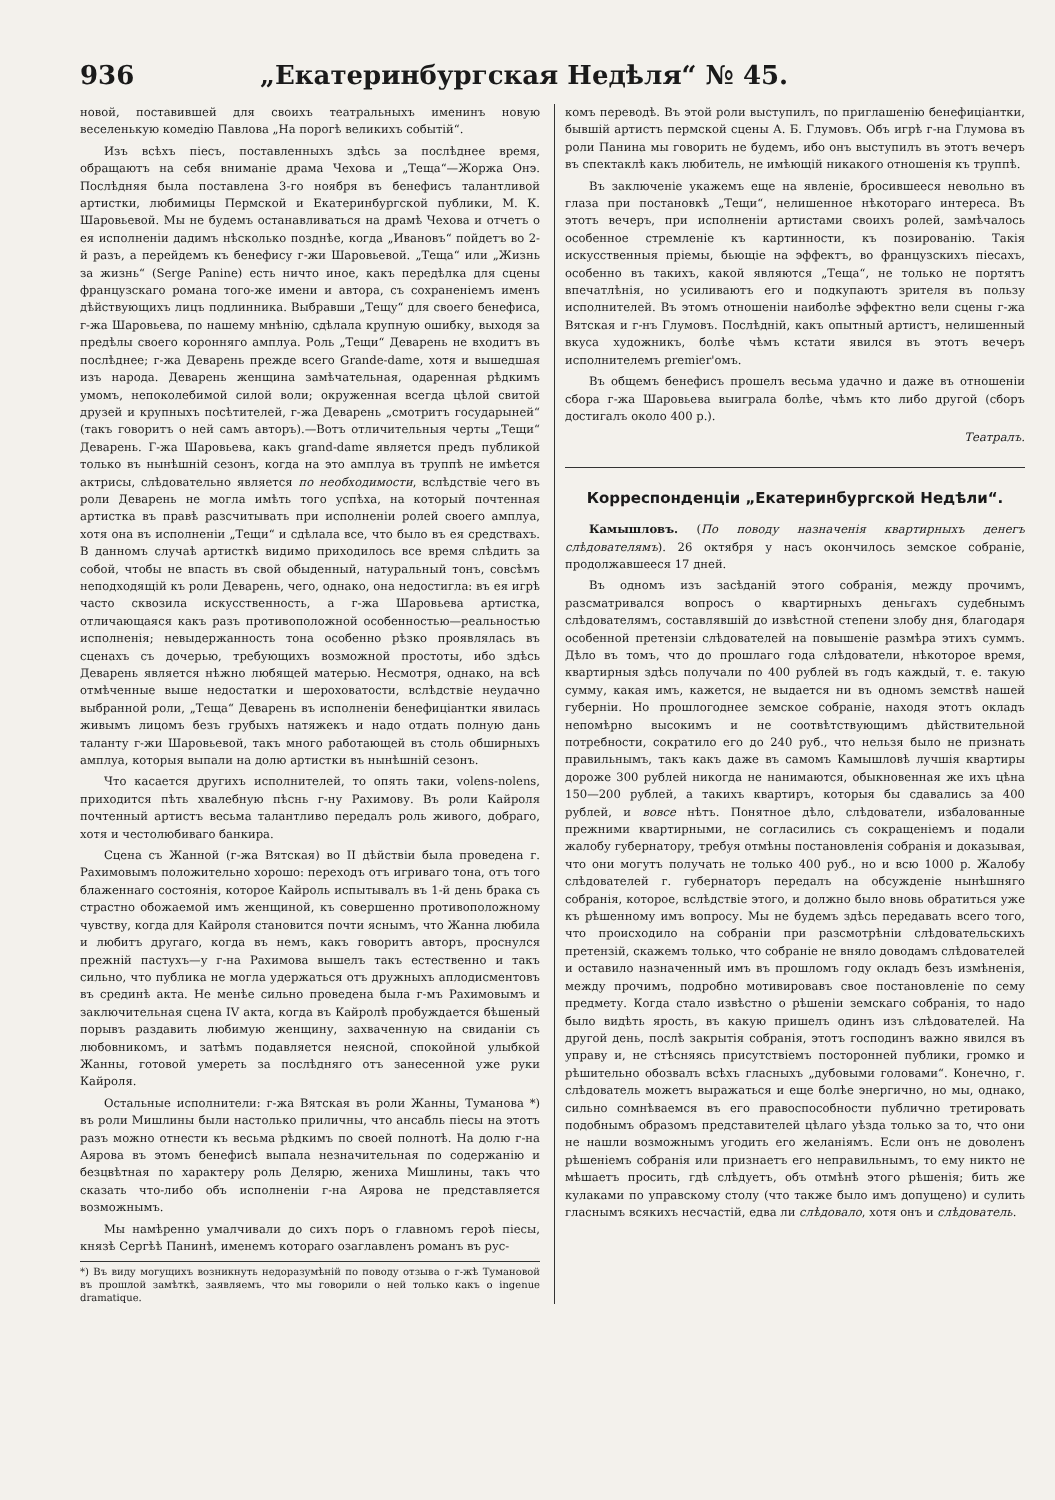936 „Екатеринбургская Недѣля“ № 45.
новой, поставившей для своихъ театральныхъ именинъ новую веселенькую комедію Павлова „На порогѣ великихъ событій“.
Изъ всѣхъ піесъ, поставленныхъ здѣсь за послѣднее время, обращаютъ на себя вниманіе драма Чехова и „Теща“—Жоржа Онэ. Послѣдняя была поставлена 3-го ноября въ бенефисъ талантливой артистки, любимицы Пермской и Екатеринбургской публики, М. К. Шаровьевой. Мы не будемъ останавливаться на драмѣ Чехова и отчетъ о ея исполненіи дадимъ нѣсколько позднѣе, когда „Ивановъ“ пойдетъ во 2-й разъ, а перейдемъ къ бенефису г-жи Шаровьевой. „Теща“ или „Жизнь за жизнь“ (Serge Panine) есть ничто иное, какъ передѣлка для сцены французскаго романа того-же имени и автора, съ сохраненіемъ именъ дѣйствующихъ лицъ подлинника. Выбравши „Тещу“ для своего бенефиса, г-жа Шаровьева, по нашему мнѣнію, сдѣлала крупную ошибку, выходя за предѣлы своего коронняго амплуа. Роль „Тещи“ Деварень не входитъ въ послѣднее; г-жа Деварень прежде всего Grande-dame, хотя и вышедшая изъ народа. Деварень женщина замѣчательная, одаренная рѣдкимъ умомъ, непоколебимой силой воли; окруженная всегда цѣлой свитой друзей и крупныхъ посѣтителей, г-жа Деварень „смотритъ государыней“ (такъ говоритъ о ней самъ авторъ).—Вотъ отличительныя черты „Тещи“ Деварень. Г-жа Шаровьева, какъ grand-dame является предъ публикой только въ нынѣшній сезонъ, когда на это амплуа въ труппѣ не имѣется актрисы, слѣдовательно является по необходимости, вслѣдствіе чего въ роли Деварень не могла имѣть того успѣха, на который почтенная артистка въ правѣ разсчитывать при исполненіи ролей своего амплуа, хотя она въ исполненіи „Тещи“ и сдѣлала все, что было въ ея средствахъ. В данномъ случаѣ артисткѣ видимо приходилось все время слѣдить за собой, чтобы не впасть въ свой обыденный, натуральный тонъ, совсѣмъ неподходящій къ роли Деварень, чего, однако, она недостигла: въ ея игрѣ часто сквозила искусственность, а г-жа Шаровьева артистка, отличающаяся какъ разъ противоположной особенностью—реальностью исполненія; невыдержанность тона особенно рѣзко проявлялась въ сценахъ съ дочерью, требующихъ возможной простоты, ибо здѣсь Деварень является нѣжно любящей матерью. Несмотря, однако, на всѣ отмѣченные выше недостатки и шероховатости, вслѣдствіе неудачно выбранной роли, „Теща“ Деварень въ исполненіи бенефиціантки явилась живымъ лицомъ безъ грубыхъ натяжекъ и надо отдать полную дань таланту г-жи Шаровьевой, такъ много работающей въ столь обширныхъ амплуа, которыя выпали на долю артистки въ нынѣшній сезонъ.
Что касается другихъ исполнителей, то опять таки, volens-nolens, приходится пѣть хвалебную пѣснь г-ну Рахимову. Въ роли Кайроля почтенный артистъ весьма талантливо передалъ роль живого, добраго, хотя и честолюбиваго банкира.
Сцена съ Жанной (г-жа Вятская) во II дѣйствіи была проведена г. Рахимовымъ положительно хорошо: переходъ отъ игриваго тона, отъ того блаженнаго состоянія, которое Кайроль испытывалъ въ 1-й день брака съ страстно обожаемой имъ женщиной, къ совершенно противоположному чувству, когда для Кайроля становится почти яснымъ, что Жанна любила и любитъ другаго, когда въ немъ, какъ говоритъ авторъ, проснулся прежній пастухъ—у г-на Рахимова вышелъ такъ естественно и такъ сильно, что публика не могла удержаться отъ дружныхъ аплодисментовъ въ срединѣ акта. Не менѣе сильно проведена была г-мъ Рахимовымъ и заключительная сцена IV акта, когда въ Кайролѣ пробуждается бѣшеный порывъ раздавить любимую женщину, захваченную на свиданіи съ любовникомъ, и затѣмъ подавляется неясной, спокойной улыбкой Жанны, готовой умереть за послѣдняго отъ занесенной уже руки Кайроля.
Остальные исполнители: г-жа Вятская въ роли Жанны, Туманова *) въ роли Мишлины были настолько приличны, что ансабль піесы на этотъ разъ можно отнести къ весьма рѣдкимъ по своей полнотѣ. На долю г-на Аярова въ этомъ бенефисѣ выпала незначительная по содержанію и безцвѣтная по характеру роль Делярю, жениха Мишлины, такъ что сказать что-либо объ исполненіи г-на Аярова не представляется возможнымъ.
Мы намѣренно умалчивали до сихъ поръ о главномъ героѣ піесы, князѣ Сергѣѣ Панинѣ, именемъ котораго озаглавленъ романъ въ рус-
*) Въ виду могущихъ возникнуть недоразумѣній по поводу отзыва о г-жѣ Тумановой въ прошлой замѣткѣ, заявляемъ, что мы говорили о ней только какъ о ingenue dramatique.
комъ переводѣ. Въ этой роли выступилъ, по приглашенію бенефиціантки, бывшій артистъ пермской сцены А. Б. Глумовъ. Объ игрѣ г-на Глумова въ роли Панина мы говорить не будемъ, ибо онъ выступилъ въ этотъ вечеръ въ спектаклѣ какъ любитель, не имѣющій никакого отношенія къ труппѣ.
Въ заключеніе укажемъ еще на явленіе, бросившееся невольно въ глаза при постановкѣ „Тещи“, нелишенное нѣкотораго интереса. Въ этотъ вечеръ, при исполненіи артистами своихъ ролей, замѣчалось особенное стремленіе къ картинности, къ позированію. Такія искусственныя пріемы, бьющіе на эффектъ, во французскихъ піесахъ, особенно въ такихъ, какой являются „Теща“, не только не портятъ впечатлѣнія, но усиливаютъ его и подкупаютъ зрителя въ пользу исполнителей. Въ этомъ отношеніи наиболѣе эффектно вели сцены г-жа Вятская и г-нъ Глумовъ. Послѣдній, какъ опытный артистъ, нелишенный вкуса художникъ, болѣе чѣмъ кстати явился въ этотъ вечеръ исполнителемъ premier'омъ.
Въ общемъ бенефисъ прошелъ весьма удачно и даже въ отношеніи сбора г-жа Шаровьева выиграла болѣе, чѣмъ кто либо другой (сборъ достигалъ около 400 р.).
Театралъ.
Корреспонденціи „Екатеринбургской Недѣли“.
Камышловъ. (По поводу назначенія квартирныхъ денегъ слѣдователямъ). 26 октября у насъ окончилось земское собраніе, продолжавшееся 17 дней.
Въ одномъ изъ засѣданій этого собранія, между прочимъ, разсматривался вопросъ о квартирныхъ деньгахъ судебнымъ слѣдователямъ, составлявшій до извѣстной степени злобу дня, благодаря особенной претензіи слѣдователей на повышеніе размѣра этихъ суммъ. Дѣло въ томъ, что до прошлаго года слѣдователи, нѣкоторое время, квартирныя здѣсь получали по 400 рублей въ годъ каждый, т. е. такую сумму, какая имъ, кажется, не выдается ни въ одномъ земствѣ нашей губерніи. Но прошлогоднее земское собраніе, находя этотъ окладъ непомѣрно высокимъ и не соотвѣтствующимъ дѣйствительной потребности, сократило его до 240 руб., что нельзя было не признать правильнымъ, такъ какъ даже въ самомъ Камышловѣ лучшія квартиры дороже 300 рублей никогда не нанимаются, обыкновенная же ихъ цѣна 150—200 рублей, а такихъ квартиръ, которыя бы сдавались за 400 рублей, и вовсе нѣтъ. Понятное дѣло, слѣдователи, избалованные прежними квартирными, не согласились съ сокращеніемъ и подали жалобу губернатору, требуя отмѣны постановленія собранія и доказывая, что они могутъ получать не только 400 руб., но и всю 1000 р. Жалобу слѣдователей г. губернаторъ передалъ на обсужденіе нынѣшняго собранія, которое, вслѣдствіе этого, и должно было вновь обратиться уже къ рѣшенному имъ вопросу. Мы не будемъ здѣсь передавать всего того, что происходило на собраніи при разсмотрѣніи слѣдовательскихъ претензій, скажемъ только, что собраніе не вняло доводамъ слѣдователей и оставило назначенный имъ въ прошломъ году окладъ безъ измѣненія, между прочимъ, подробно мотивировавъ свое постановленіе по сему предмету. Когда стало извѣстно о рѣшеніи земскаго собранія, то надо было видѣть ярость, въ какую пришелъ одинъ изъ слѣдователей. На другой день, послѣ закрытія собранія, этотъ господинъ важно явился въ управу и, не стѣсняясь присутствіемъ посторонней публики, громко и рѣшительно обозвалъ всѣхъ гласныхъ „дубовыми головами“. Конечно, г. слѣдователь можетъ выражаться и еще болѣе энергично, но мы, однако, сильно сомнѣваемся въ его правоспособности публично третировать подобнымъ образомъ представителей цѣлаго уѣзда только за то, что они не нашли возможнымъ угодить его желаніямъ. Если онъ не доволенъ рѣшеніемъ собранія или признаетъ его неправильнымъ, то ему никто не мѣшаетъ просить, гдѣ слѣдуетъ, объ отмѣнѣ этого рѣшенія; бить же кулаками по управскому столу (что также было имъ допущено) и сулить гласнымъ всякихъ несчастій, едва ли слѣдовало, хотя онъ и слѣдователь.